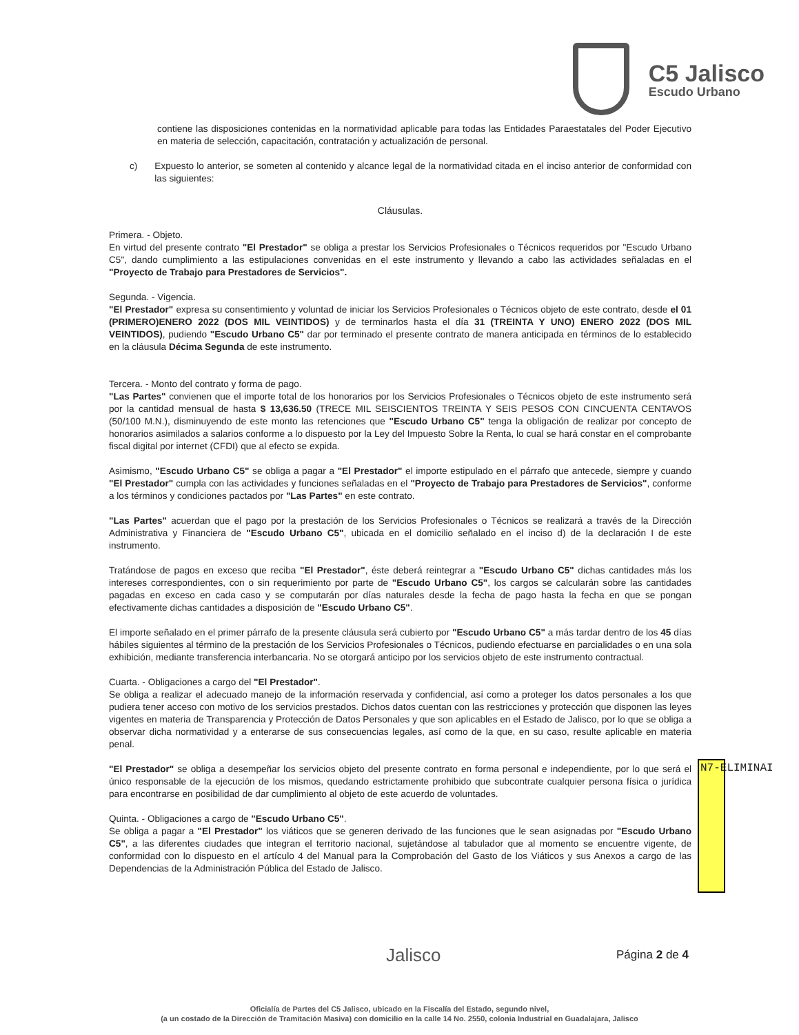C5 Jalisco
Escudo Urbano
contiene las disposiciones contenidas en la normatividad aplicable para todas las Entidades Paraestatales del Poder Ejecutivo en materia de selección, capacitación, contratación y actualización de personal.
c) Expuesto lo anterior, se someten al contenido y alcance legal de la normatividad citada en el inciso anterior de conformidad con las siguientes:
Cláusulas.
Primera. - Objeto.
En virtud del presente contrato "El Prestador" se obliga a prestar los Servicios Profesionales o Técnicos requeridos por "Escudo Urbano C5", dando cumplimiento a las estipulaciones convenidas en el este instrumento y llevando a cabo las actividades señaladas en el "Proyecto de Trabajo para Prestadores de Servicios".
Segunda. - Vigencia.
"El Prestador" expresa su consentimiento y voluntad de iniciar los Servicios Profesionales o Técnicos objeto de este contrato, desde el 01 (PRIMERO)ENERO 2022 (DOS MIL VEINTIDOS) y de terminarlos hasta el día 31 (TREINTA Y UNO) ENERO 2022 (DOS MIL VEINTIDOS), pudiendo "Escudo Urbano C5" dar por terminado el presente contrato de manera anticipada en términos de lo establecido en la cláusula Décima Segunda de este instrumento.
Tercera. - Monto del contrato y forma de pago.
"Las Partes" convienen que el importe total de los honorarios por los Servicios Profesionales o Técnicos objeto de este instrumento será por la cantidad mensual de hasta $ 13,636.50 (TRECE MIL SEISCIENTOS TREINTA Y SEIS PESOS CON CINCUENTA CENTAVOS (50/100 M.N.), disminuyendo de este monto las retenciones que "Escudo Urbano C5" tenga la obligación de realizar por concepto de honorarios asimilados a salarios conforme a lo dispuesto por la Ley del Impuesto Sobre la Renta, lo cual se hará constar en el comprobante fiscal digital por internet (CFDI) que al efecto se expida.
Asimismo, "Escudo Urbano C5" se obliga a pagar a "El Prestador" el importe estipulado en el párrafo que antecede, siempre y cuando "El Prestador" cumpla con las actividades y funciones señaladas en el "Proyecto de Trabajo para Prestadores de Servicios", conforme a los términos y condiciones pactados por "Las Partes" en este contrato.
"Las Partes" acuerdan que el pago por la prestación de los Servicios Profesionales o Técnicos se realizará a través de la Dirección Administrativa y Financiera de "Escudo Urbano C5", ubicada en el domicilio señalado en el inciso d) de la declaración I de este instrumento.
Tratándose de pagos en exceso que reciba "El Prestador", éste deberá reintegrar a "Escudo Urbano C5" dichas cantidades más los intereses correspondientes, con o sin requerimiento por parte de "Escudo Urbano C5", los cargos se calcularán sobre las cantidades pagadas en exceso en cada caso y se computarán por días naturales desde la fecha de pago hasta la fecha en que se pongan efectivamente dichas cantidades a disposición de "Escudo Urbano C5".
El importe señalado en el primer párrafo de la presente cláusula será cubierto por "Escudo Urbano C5" a más tardar dentro de los 45 días hábiles siguientes al término de la prestación de los Servicios Profesionales o Técnicos, pudiendo efectuarse en parcialidades o en una sola exhibición, mediante transferencia interbancaria. No se otorgará anticipo por los servicios objeto de este instrumento contractual.
Cuarta. - Obligaciones a cargo del "El Prestador".
Se obliga a realizar el adecuado manejo de la información reservada y confidencial, así como a proteger los datos personales a los que pudiera tener acceso con motivo de los servicios prestados. Dichos datos cuentan con las restricciones y protección que disponen las leyes vigentes en materia de Transparencia y Protección de Datos Personales y que son aplicables en el Estado de Jalisco, por lo que se obliga a observar dicha normatividad y a enterarse de sus consecuencias legales, así como de la que, en su caso, resulte aplicable en materia penal.
"El Prestador" se obliga a desempeñar los servicios objeto del presente contrato en forma personal e independiente, por lo que será el único responsable de la ejecución de los mismos, quedando estrictamente prohibido que subcontrate cualquier persona física o jurídica para encontrarse en posibilidad de dar cumplimiento al objeto de este acuerdo de voluntades.
Quinta. - Obligaciones a cargo de "Escudo Urbano C5".
Se obliga a pagar a "El Prestador" los viáticos que se generen derivado de las funciones que le sean asignadas por "Escudo Urbano C5", a las diferentes ciudades que integran el territorio nacional, sujetándose al tabulador que al momento se encuentre vigente, de conformidad con lo dispuesto en el artículo 4 del Manual para la Comprobación del Gasto de los Viáticos y sus Anexos a cargo de las Dependencias de la Administración Pública del Estado de Jalisco.
N7-ELIMINAI
Jalisco Página 2 de 4
Oficialía de Partes del C5 Jalisco, ubicado en la Fiscalía del Estado, segundo nivel,
(a un costado de la Dirección de Tramitación Masiva) con domicilio en la calle 14 No. 2550, colonia Industrial en Guadalajara, Jalisco